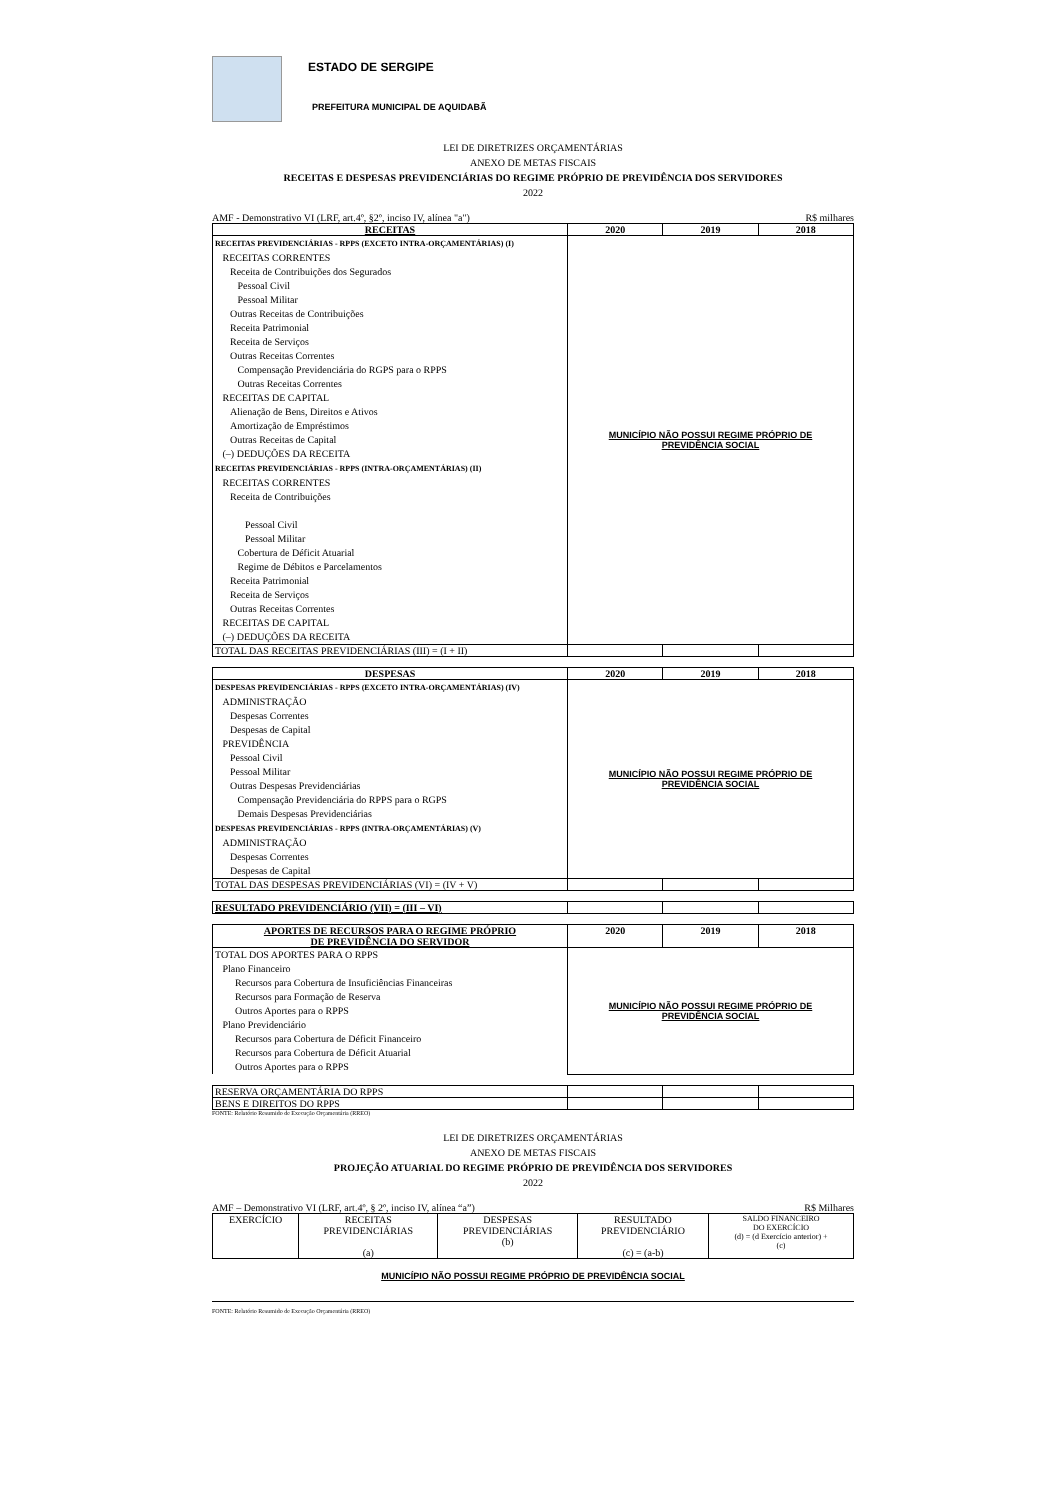ESTADO DE SERGIPE
PREFEITURA MUNICIPAL DE AQUIDABÃ
LEI DE DIRETRIZES ORÇAMENTÁRIAS
ANEXO DE METAS FISCAIS
RECEITAS E DESPESAS PREVIDENCIÁRIAS DO REGIME PRÓPRIO DE PREVIDÊNCIA DOS SERVIDORES
2022
AMF - Demonstrativo VI (LRF, art.4º, §2º, inciso IV, alínea "a") R$ milhares
| RECEITAS | 2020 | 2019 | 2018 |
| --- | --- | --- | --- |
| RECEITAS PREVIDENCIÁRIAS - RPPS (EXCETO INTRA-ORÇAMENTÁRIAS) (I) RECEITAS CORRENTES Receita de Contribuições dos Segurados Pessoal Civil Pessoal Militar Outras Receitas de Contribuições Receita Patrimonial Receita de Serviços Outras Receitas Correntes Compensação Previdenciária do RGPS para o RPPS Outras Receitas Correntes RECEITAS DE CAPITAL Alienação de Bens, Direitos e Ativos Amortização de Empréstimos Outras Receitas de Capital (–) DEDUÇÕES DA RECEITA RECEITAS PREVIDENCIÁRIAS - RPPS (INTRA-ORÇAMENTÁRIAS) (II) RECEITAS CORRENTES Receita de Contribuições Pessoal Civil Pessoal Militar Cobertura de Déficit Atuarial Regime de Débitos e Parcelamentos Receita Patrimonial Receita de Serviços Outras Receitas Correntes RECEITAS DE CAPITAL (–) DEDUÇÕES DA RECEITA | MUNICÍPIO NÃO POSSUI REGIME PRÓPRIO DE PREVIDÊNCIA SOCIAL | | |
| TOTAL DAS RECEITAS PREVIDENCIÁRIAS (III) = (I + II) | | | |
| DESPESAS | 2020 | 2019 | 2018 |
| --- | --- | --- | --- |
| DESPESAS PREVIDENCIÁRIAS - RPPS (EXCETO INTRA-ORÇAMENTÁRIAS) (IV) ADMINISTRAÇÃO Despesas Correntes Despesas de Capital PREVIDÊNCIA Pessoal Civil Pessoal Militar Outras Despesas Previdenciárias Compensação Previdenciária do RPPS para o RGPS Demais Despesas Previdenciárias DESPESAS PREVIDENCIÁRIAS - RPPS (INTRA-ORÇAMENTÁRIAS) (V) ADMINISTRAÇÃO Despesas Correntes Despesas de Capital | MUNICÍPIO NÃO POSSUI REGIME PRÓPRIO DE PREVIDÊNCIA SOCIAL | | |
| TOTAL DAS DESPESAS PREVIDENCIÁRIAS (VI) = (IV + V) | | | |
| RESULTADO PREVIDENCIÁRIO (VII) = (III – VI) | | | |
| APORTES DE RECURSOS PARA O REGIME PRÓPRIO DE PREVIDÊNCIA DO SERVIDOR | 2020 | 2019 | 2018 |
| --- | --- | --- | --- |
| TOTAL DOS APORTES PARA O RPPS Plano Financeiro Recursos para Cobertura de Insuficiências Financeiras Recursos para Formação de Reserva Outros Aportes para o RPPS Plano Previdenciário Recursos para Cobertura de Déficit Financeiro Recursos para Cobertura de Déficit Atuarial Outros Aportes para o RPPS | MUNICÍPIO NÃO POSSUI REGIME PRÓPRIO DE PREVIDÊNCIA SOCIAL | | |
| RESERVA ORÇAMENTÁRIA DO RPPS | | | |
| BENS E DIREITOS DO RPPS | | | |
FONTE: Relatório Resumido de Execução Orçamentária (RREO)
LEI DE DIRETRIZES ORÇAMENTÁRIAS
ANEXO DE METAS FISCAIS
PROJEÇÃO ATUARIAL DO REGIME PRÓPRIO DE PREVIDÊNCIA DOS SERVIDORES
2022
AMF – Demonstrativo VI (LRF, art.4º, § 2º, inciso IV, alínea “a”) R$ Milhares
| EXERCÍCIO | RECEITAS PREVIDENCIÁRIAS (a) | DESPESAS PREVIDENCIÁRIAS (b) | RESULTADO PREVIDENCIÁRIO (c) = (a-b) | SALDO FINANCEIRO DO EXERCÍCIO (d) = (d Exercício anterior) + (c) |
MUNICÍPIO NÃO POSSUI REGIME PRÓPRIO DE PREVIDÊNCIA SOCIAL
FONTE: Relatório Resumido de Execução Orçamentária (RREO)